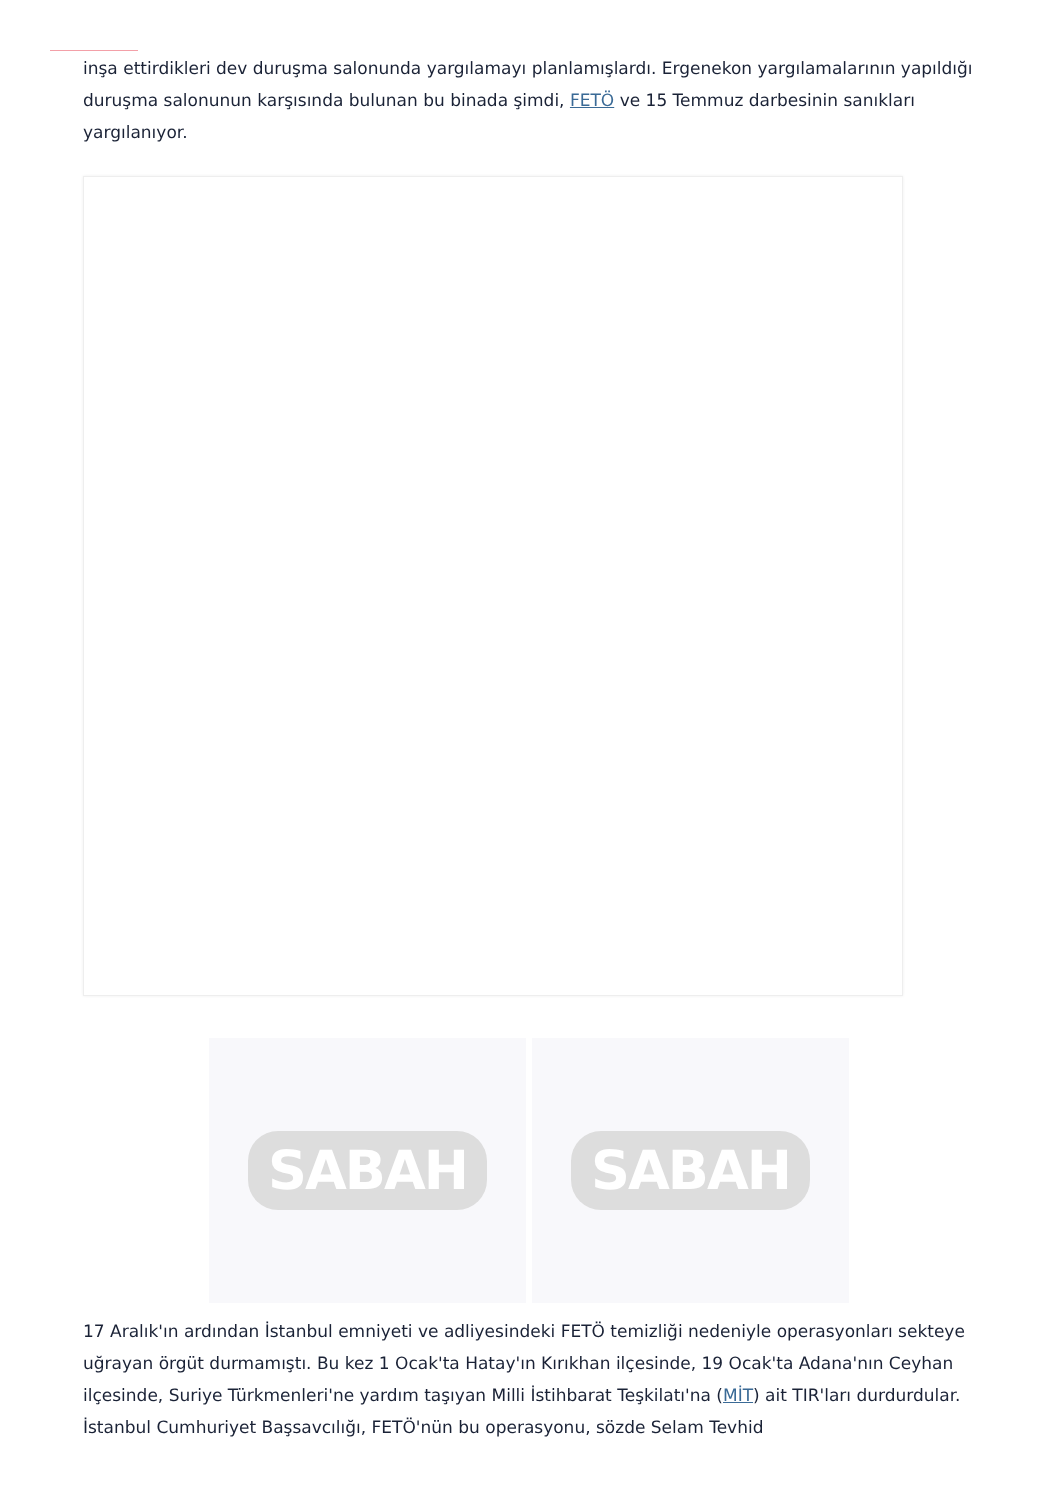inşa ettirdikleri dev duruşma salonunda yargılamayı planlamışlardı. Ergenekon yargılamalarının yapıldığı duruşma salonunun karşısında bulunan bu binada şimdi, FETÖ ve 15 Temmuz darbesinin sanıkları yargılanıyor.
SABAH SABAH
17 Aralık'ın ardından İstanbul emniyeti ve adliyesindeki FETÖ temizliği nedeniyle operasyonları sekteye uğrayan örgüt durmamıştı. Bu kez 1 Ocak'ta Hatay'ın Kırıkhan ilçesinde, 19 Ocak'ta Adana'nın Ceyhan ilçesinde, Suriye Türkmenleri'ne yardım taşıyan Milli İstihbarat Teşkilatı'na (MİT) ait TIR'ları durdurdular. İstanbul Cumhuriyet Başsavcılığı, FETÖ'nün bu operasyonu, sözde Selam Tevhid